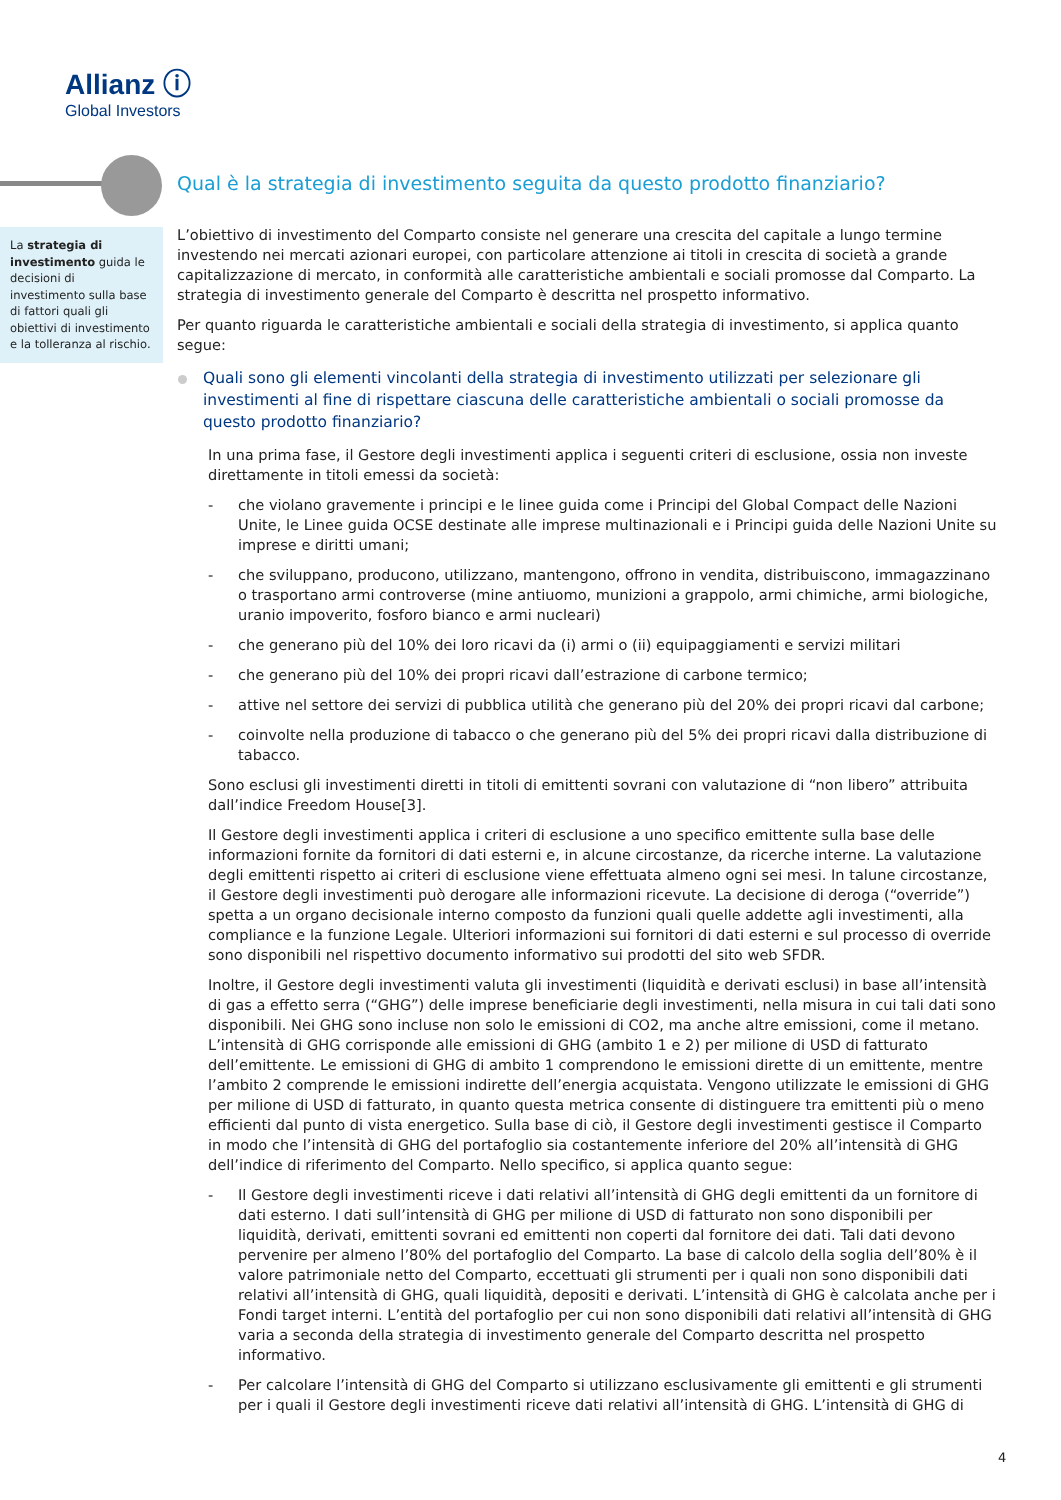Allianz ⓘ
Global Investors
Qual è la strategia di investimento seguita da questo prodotto finanziario?
La strategia di investimento guida le decisioni di investimento sulla base di fattori quali gli obiettivi di investimento e la tolleranza al rischio.
L’obiettivo di investimento del Comparto consiste nel generare una crescita del capitale a lungo termine investendo nei mercati azionari europei, con particolare attenzione ai titoli in crescita di società a grande capitalizzazione di mercato, in conformità alle caratteristiche ambientali e sociali promosse dal Comparto. La strategia di investimento generale del Comparto è descritta nel prospetto informativo.
Per quanto riguarda le caratteristiche ambientali e sociali della strategia di investimento, si applica quanto segue:
Quali sono gli elementi vincolanti della strategia di investimento utilizzati per selezionare gli investimenti al fine di rispettare ciascuna delle caratteristiche ambientali o sociali promosse da questo prodotto finanziario?
In una prima fase, il Gestore degli investimenti applica i seguenti criteri di esclusione, ossia non investe direttamente in titoli emessi da società:
- che violano gravemente i principi e le linee guida come i Principi del Global Compact delle Nazioni Unite, le Linee guida OCSE destinate alle imprese multinazionali e i Principi guida delle Nazioni Unite su imprese e diritti umani;
- che sviluppano, producono, utilizzano, mantengono, offrono in vendita, distribuiscono, immagazzinano o trasportano armi controverse (mine antiuomo, munizioni a grappolo, armi chimiche, armi biologiche, uranio impoverito, fosforo bianco e armi nucleari)
- che generano più del 10% dei loro ricavi da (i) armi o (ii) equipaggiamenti e servizi militari
- che generano più del 10% dei propri ricavi dall’estrazione di carbone termico;
- attive nel settore dei servizi di pubblica utilità che generano più del 20% dei propri ricavi dal carbone;
- coinvolte nella produzione di tabacco o che generano più del 5% dei propri ricavi dalla distribuzione di tabacco.
Sono esclusi gli investimenti diretti in titoli di emittenti sovrani con valutazione di “non libero” attribuita dall’indice Freedom House[3].
Il Gestore degli investimenti applica i criteri di esclusione a uno specifico emittente sulla base delle informazioni fornite da fornitori di dati esterni e, in alcune circostanze, da ricerche interne. La valutazione degli emittenti rispetto ai criteri di esclusione viene effettuata almeno ogni sei mesi. In talune circostanze, il Gestore degli investimenti può derogare alle informazioni ricevute. La decisione di deroga (“override”) spetta a un organo decisionale interno composto da funzioni quali quelle addette agli investimenti, alla compliance e la funzione Legale. Ulteriori informazioni sui fornitori di dati esterni e sul processo di override sono disponibili nel rispettivo documento informativo sui prodotti del sito web SFDR.
Inoltre, il Gestore degli investimenti valuta gli investimenti (liquidità e derivati esclusi) in base all’intensità di gas a effetto serra (“GHG”) delle imprese beneficiarie degli investimenti, nella misura in cui tali dati sono disponibili. Nei GHG sono incluse non solo le emissioni di CO2, ma anche altre emissioni, come il metano. L’intensità di GHG corrisponde alle emissioni di GHG (ambito 1 e 2) per milione di USD di fatturato dell’emittente. Le emissioni di GHG di ambito 1 comprendono le emissioni dirette di un emittente, mentre l’ambito 2 comprende le emissioni indirette dell’energia acquistata. Vengono utilizzate le emissioni di GHG per milione di USD di fatturato, in quanto questa metrica consente di distinguere tra emittenti più o meno efficienti dal punto di vista energetico. Sulla base di ciò, il Gestore degli investimenti gestisce il Comparto in modo che l’intensità di GHG del portafoglio sia costantemente inferiore del 20% all’intensità di GHG dell’indice di riferimento del Comparto. Nello specifico, si applica quanto segue:
- Il Gestore degli investimenti riceve i dati relativi all’intensità di GHG degli emittenti da un fornitore di dati esterno. I dati sull’intensità di GHG per milione di USD di fatturato non sono disponibili per liquidità, derivati, emittenti sovrani ed emittenti non coperti dal fornitore dei dati. Tali dati devono pervenire per almeno l’80% del portafoglio del Comparto. La base di calcolo della soglia dell’80% è il valore patrimoniale netto del Comparto, eccettuati gli strumenti per i quali non sono disponibili dati relativi all’intensità di GHG, quali liquidità, depositi e derivati. L’intensità di GHG è calcolata anche per i Fondi target interni. L’entità del portafoglio per cui non sono disponibili dati relativi all’intensità di GHG varia a seconda della strategia di investimento generale del Comparto descritta nel prospetto informativo.
- Per calcolare l’intensità di GHG del Comparto si utilizzano esclusivamente gli emittenti e gli strumenti per i quali il Gestore degli investimenti riceve dati relativi all’intensità di GHG. L’intensità di GHG di
4